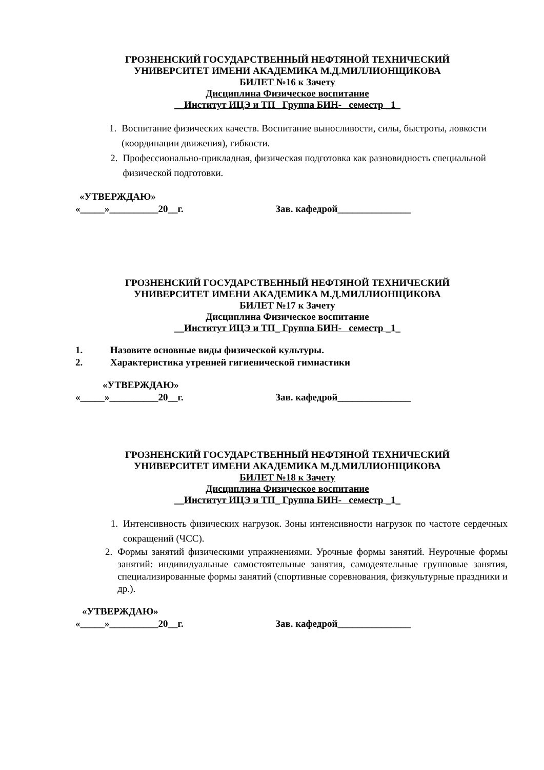ГРОЗНЕНСКИЙ ГОСУДАРСТВЕННЫЙ НЕФТЯНОЙ ТЕХНИЧЕСКИЙ
УНИВЕРСИТЕТ ИМЕНИ АКАДЕМИКА М.Д.МИЛЛИОНЩИКОВА
БИЛЕТ №16 к Зачету
Дисциплина Физическое воспитание
__Институт ИЦЭ и ТП_ Группа БИН- семестр _1_
1. Воспитание физических качеств. Воспитание выносливости, силы, быстроты, ловкости (координации движения), гибкости.
2. Профессионально-прикладная, физическая подготовка как разновидность специальной физической подготовки.
«УТВЕРЖДАЮ»
«_____»__________20__г. Зав. кафедрой_______________
ГРОЗНЕНСКИЙ ГОСУДАРСТВЕННЫЙ НЕФТЯНОЙ ТЕХНИЧЕСКИЙ
УНИВЕРСИТЕТ ИМЕНИ АКАДЕМИКА М.Д.МИЛЛИОНЩИКОВА
БИЛЕТ №17 к Зачету
Дисциплина Физическое воспитание
__Институт ИЦЭ и ТП_ Группа БИН- семестр _1_
1. Назовите основные виды физической культуры.
2. Характеристика утренней гигиенической гимнастики
«УТВЕРЖДАЮ»
«_____»__________20__г. Зав. кафедрой_______________
ГРОЗНЕНСКИЙ ГОСУДАРСТВЕННЫЙ НЕФТЯНОЙ ТЕХНИЧЕСКИЙ
УНИВЕРСИТЕТ ИМЕНИ АКАДЕМИКА М.Д.МИЛЛИОНЩИКОВА
БИЛЕТ №18 к Зачету
Дисциплина Физическое воспитание
__Институт ИЦЭ и ТП_ Группа БИН- семестр _1_
1. Интенсивность физических нагрузок. Зоны интенсивности нагрузок по частоте сердечных сокращений (ЧСС).
2. Формы занятий физическими упражнениями. Урочные формы занятий. Неурочные формы занятий: индивидуальные самостоятельные занятия, самодеятельные групповые занятия, специализированные формы занятий (спортивные соревнования, физкультурные праздники и др.).
«УТВЕРЖДАЮ»
«_____»__________20__г. Зав. кафедрой_______________